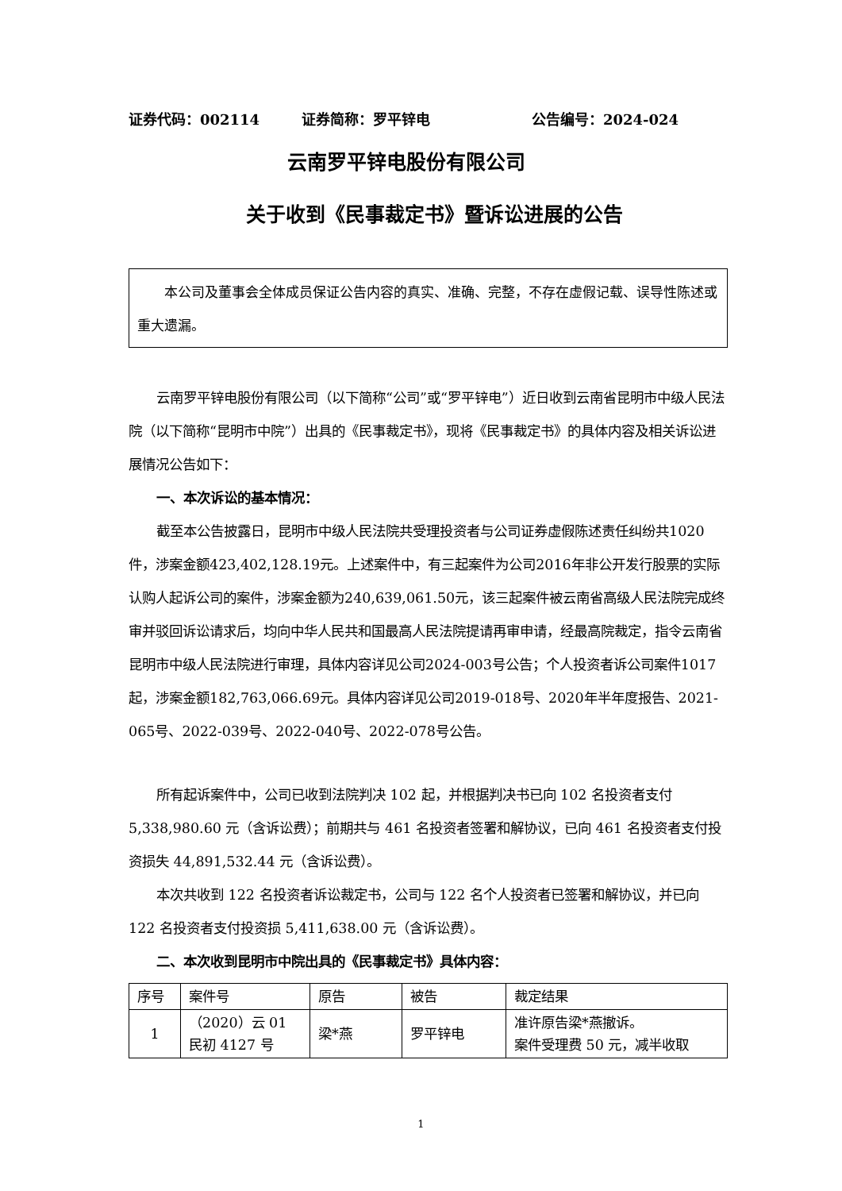证券代码：002114 证券简称：罗平锌电 公告编号：2024-024
云南罗平锌电股份有限公司
关于收到《民事裁定书》暨诉讼进展的公告
  本公司及董事会全体成员保证公告内容的真实、准确、完整，不存在虚假记载、误导性陈述或重大遗漏。
云南罗平锌电股份有限公司（以下简称“公司”或“罗平锌电”）近日收到云南省昆明市中级人民法院（以下简称“昆明市中院”）出具的《民事裁定书》，现将《民事裁定书》的具体内容及相关诉讼进展情况公告如下：
一、本次诉讼的基本情况：
截至本公告披露日，昆明市中级人民法院共受理投资者与公司证券虚假陈述责任纠纷共1020件，涉案金额423,402,128.19元。上述案件中，有三起案件为公司2016年非公开发行股票的实际认购人起诉公司的案件，涉案金额为240,639,061.50元，该三起案件被云南省高级人民法院完成终审并驳回诉讼请求后，均向中华人民共和国最高人民法院提请再审申请，经最高院裁定，指令云南省昆明市中级人民法院进行审理，具体内容详见公司2024-003号公告；个人投资者诉公司案件1017起，涉案金额182,763,066.69元。具体内容详见公司2019-018号、2020年半年度报告、2021-065号、2022-039号、2022-040号、2022-078号公告。
所有起诉案件中，公司已收到法院判决 102 起，并根据判决书已向 102 名投资者支付 5,338,980.60 元（含诉讼费）；前期共与 461 名投资者签署和解协议，已向 461 名投资者支付投资损失 44,891,532.44 元（含诉讼费）。
本次共收到 122 名投资者诉讼裁定书，公司与 122 名个人投资者已签署和解协议，并已向 122 名投资者支付投资损 5,411,638.00 元（含诉讼费）。
二、本次收到昆明市中院出具的《民事裁定书》具体内容：
| 序号 | 案件号 | 原告 | 被告 | 裁定结果 |
| 1 | （2020）云 01 民初 4127 号 | 梁*燕 | 罗平锌电 | 准许原告梁*燕撤诉。 案件受理费 50 元，减半收取 |
1